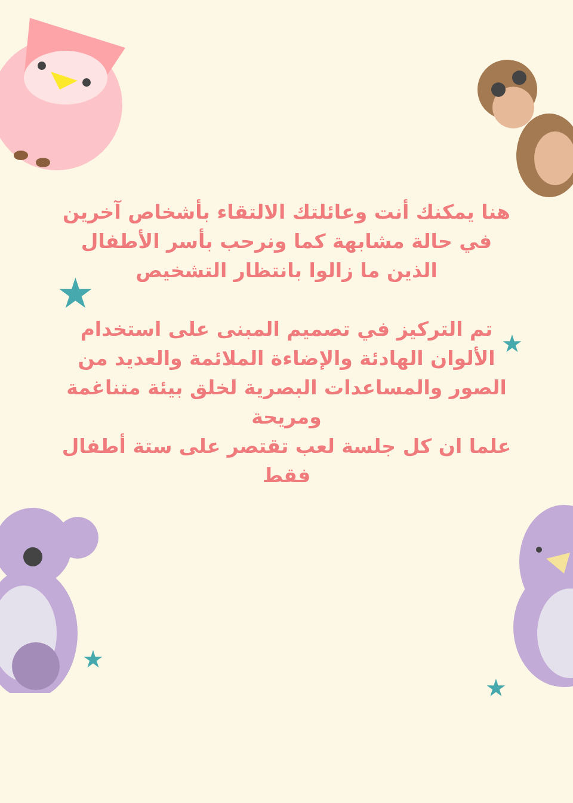★
★
★
★
هنا يمكنك أنت وعائلتك الالتقاء بأشخاص آخرين في حالة مشابهة كما ونرحب بأسر الأطفال الذين ما زالوا بانتظار التشخيص
تم التركيز في تصميم المبنى على استخدام الألوان الهادئة والإضاءة الملائمة والعديد من الصور والمساعدات البصرية لخلق بيئة متناغمة ومريحة
علما ان كل جلسة لعب تقتصر على ستة أطفال فقط